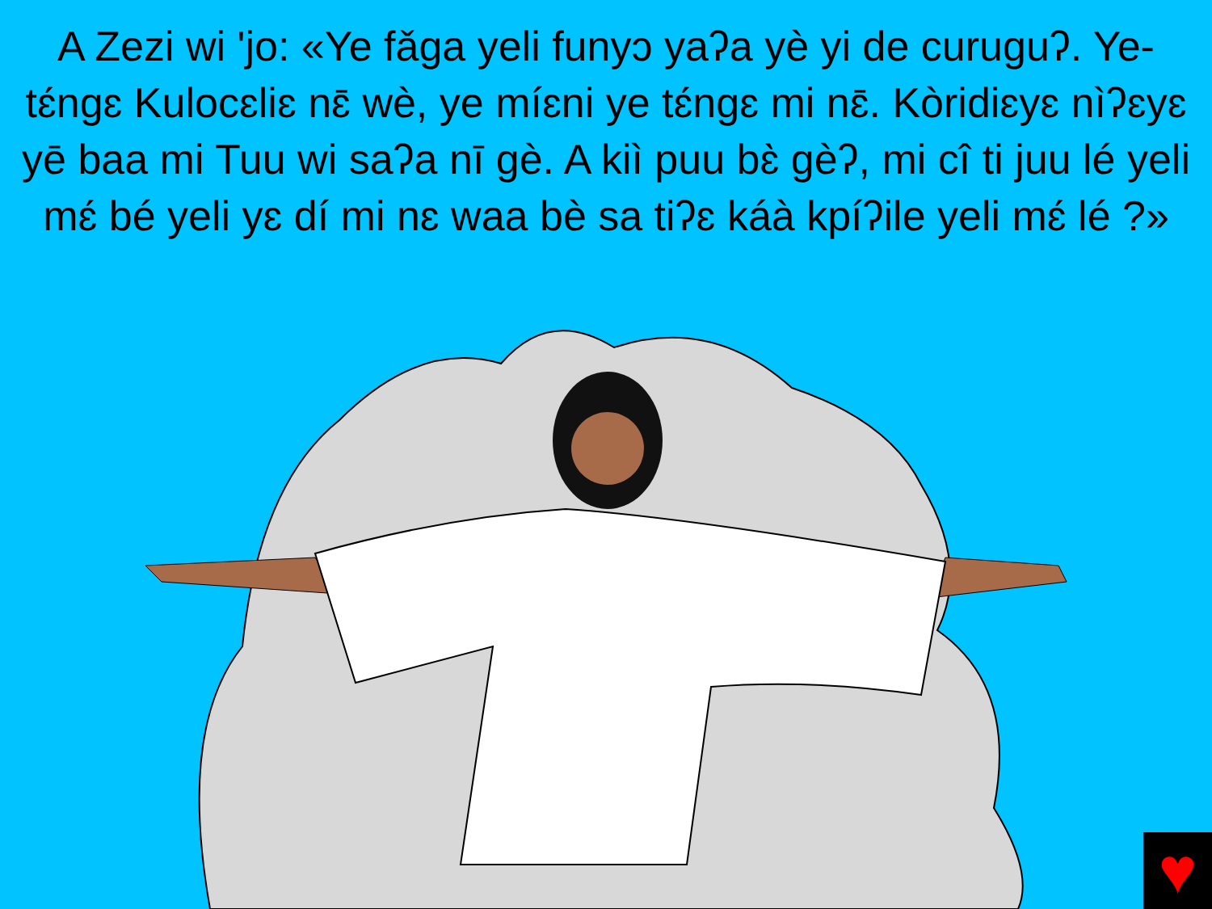A Zezi wi 'jo: «Ye fǎga yeli funyɔ yaʔa yè yi de curuguʔ. Ye- tɛ́ngɛ Kulocɛliɛ nɛ̄ wè, ye míɛni ye tɛ́ngɛ mi nɛ̄. Kòridiɛyɛ nìʔɛyɛ yē baa mi Tuu wi saʔa nī gè. A kiì puu bɛ̀ gèʔ, mi cî ti juu lé yeli mɛ́ bé yeli yɛ dí mi nɛ waa bè sa tiʔɛ káà kpíʔile yeli mɛ́ lé ?»
♥